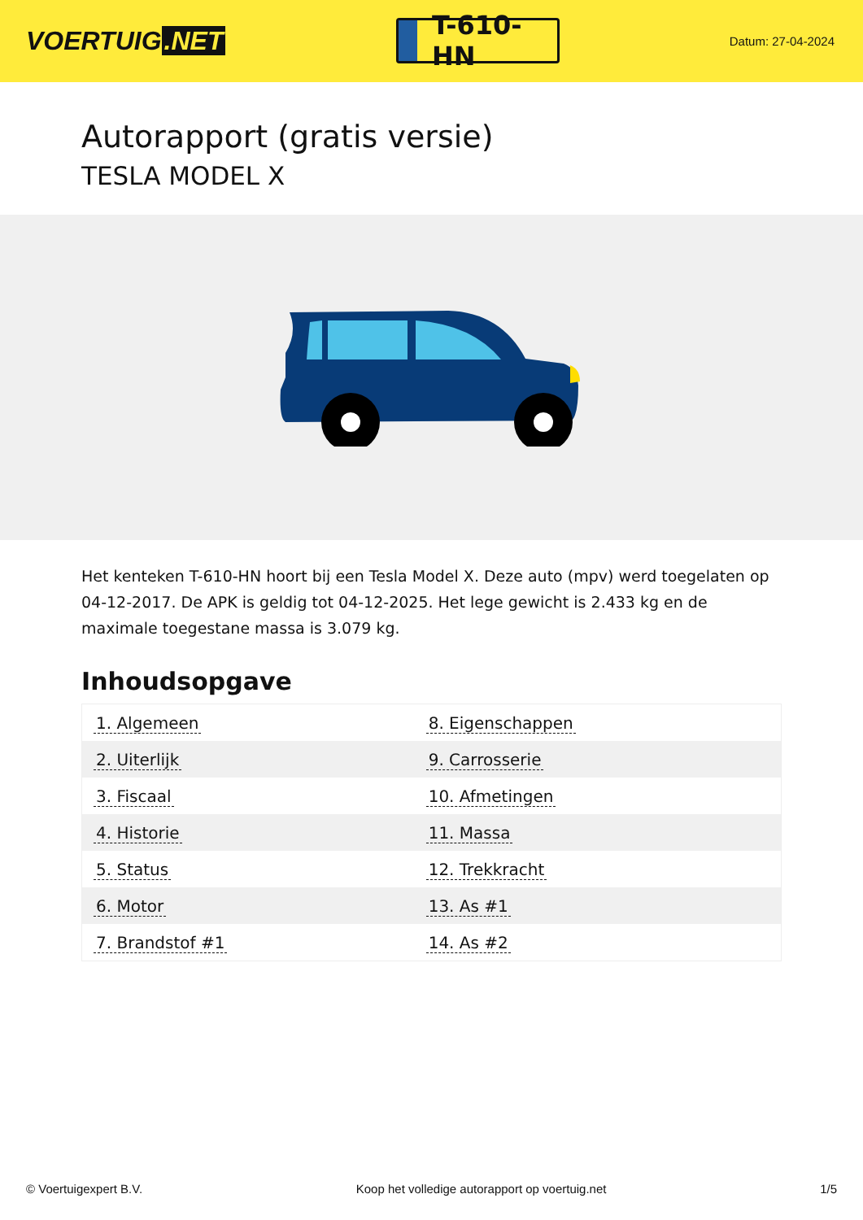VOERTUIG.NET
T-610-HN
Datum: 27-04-2024
Autorapport (gratis versie)
TESLA MODEL X
Het kenteken T-610-HN hoort bij een Tesla Model X. Deze auto (mpv) werd toegelaten op 04-12-2017. De APK is geldig tot 04-12-2025. Het lege gewicht is 2.433 kg en de maximale toegestane massa is 3.079 kg.
Inhoudsopgave
| 1. Algemeen | 8. Eigenschappen |
| 2. Uiterlijk | 9. Carrosserie |
| 3. Fiscaal | 10. Afmetingen |
| 4. Historie | 11. Massa |
| 5. Status | 12. Trekkracht |
| 6. Motor | 13. As #1 |
| 7. Brandstof #1 | 14. As #2 |
© Voertuigexpert B.V. Koop het volledige autorapport op voertuig.net 1/5